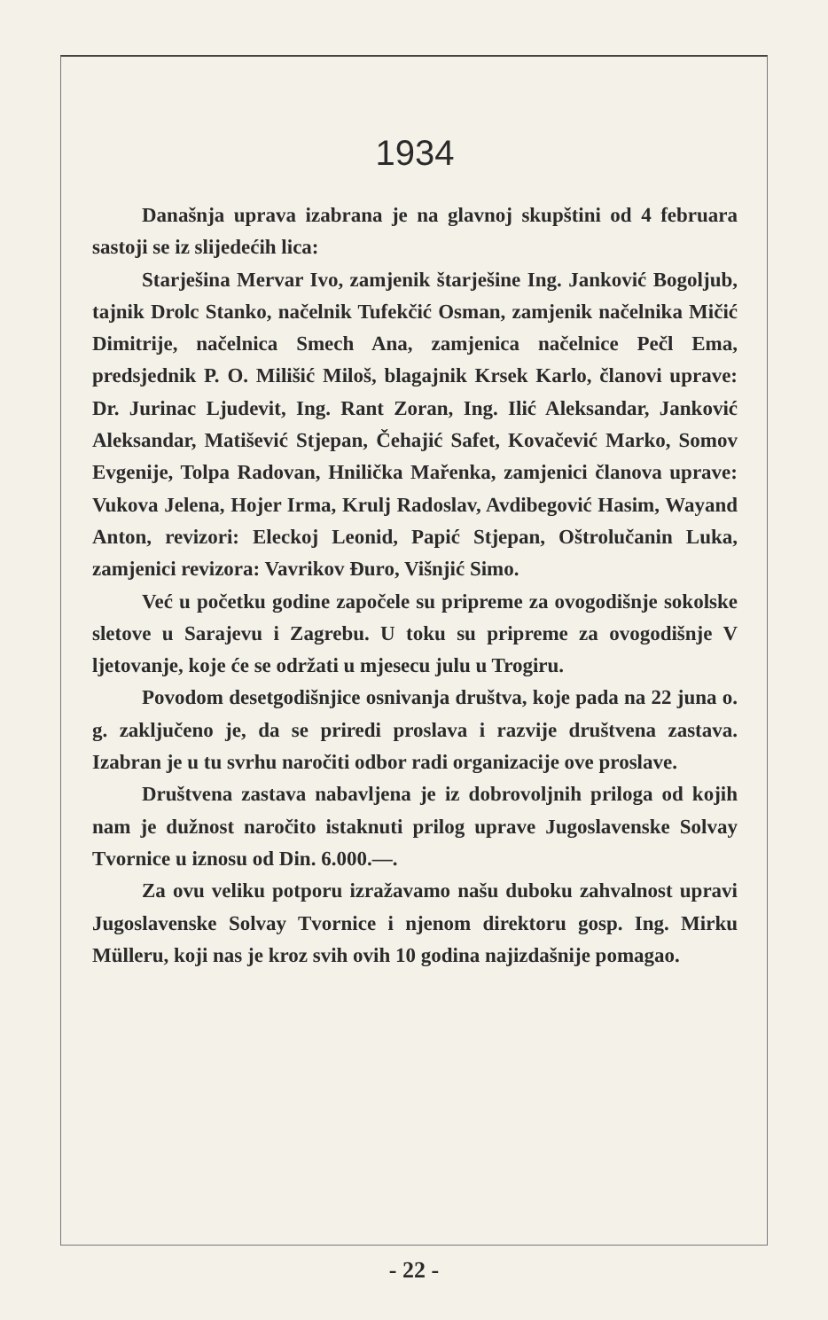1934
Današnja uprava izabrana je na glavnoj skupštini od 4 februara sastoji se iz slijedećih lica:
Starješina Mervar Ivo, zamjenik štarješine Ing. Janković Bogoljub, tajnik Drolc Stanko, načelnik Tufekčić Osman, zamjenik načelnika Mičić Dimitrije, načelnica Smech Ana, zamjenica načelnice Pečl Ema, predsjednik P. O. Milišić Miloš, blagajnik Krsek Karlo, članovi uprave: Dr. Jurinac Ljudevit, Ing. Rant Zoran, Ing. Ilić Aleksandar, Janković Aleksandar, Matišević Stjepan, Čehajić Safet, Kovačević Marko, Somov Evgenije, Tolpa Radovan, Hnilička Mařenka, zamjenici članova uprave: Vukova Jelena, Hojer Irma, Krulj Radoslav, Avdibegović Hasim, Wayand Anton, revizori: Eleckoj Leonid, Papić Stjepan, Oštrolučanin Luka, zamjenici revizora: Vavrikov Đuro, Višnjić Simo.
Već u početku godine započele su pripreme za ovogodišnje sokolske sletove u Sarajevu i Zagrebu. U toku su pripreme za ovogodišnje V ljetovanje, koje će se održati u mjesecu julu u Trogiru.
Povodom desetgodišnjice osnivanja društva, koje pada na 22 juna o. g. zaključeno je, da se priredi proslava i razvije društvena zastava. Izabran je u tu svrhu naročiti odbor radi organizacije ove proslave.
Društvena zastava nabavljena je iz dobrovoljnih priloga od kojih nam je dužnost naročito istaknuti prilog uprave Jugoslavenske Solvay Tvornice u iznosu od Din. 6.000.—.
Za ovu veliku potporu izražavamo našu duboku zahvalnost upravi Jugoslavenske Solvay Tvornice i njenom direktoru gosp. Ing. Mirku Mülleru, koji nas je kroz svih ovih 10 godina najizdašnije pomagao.
- 22 -